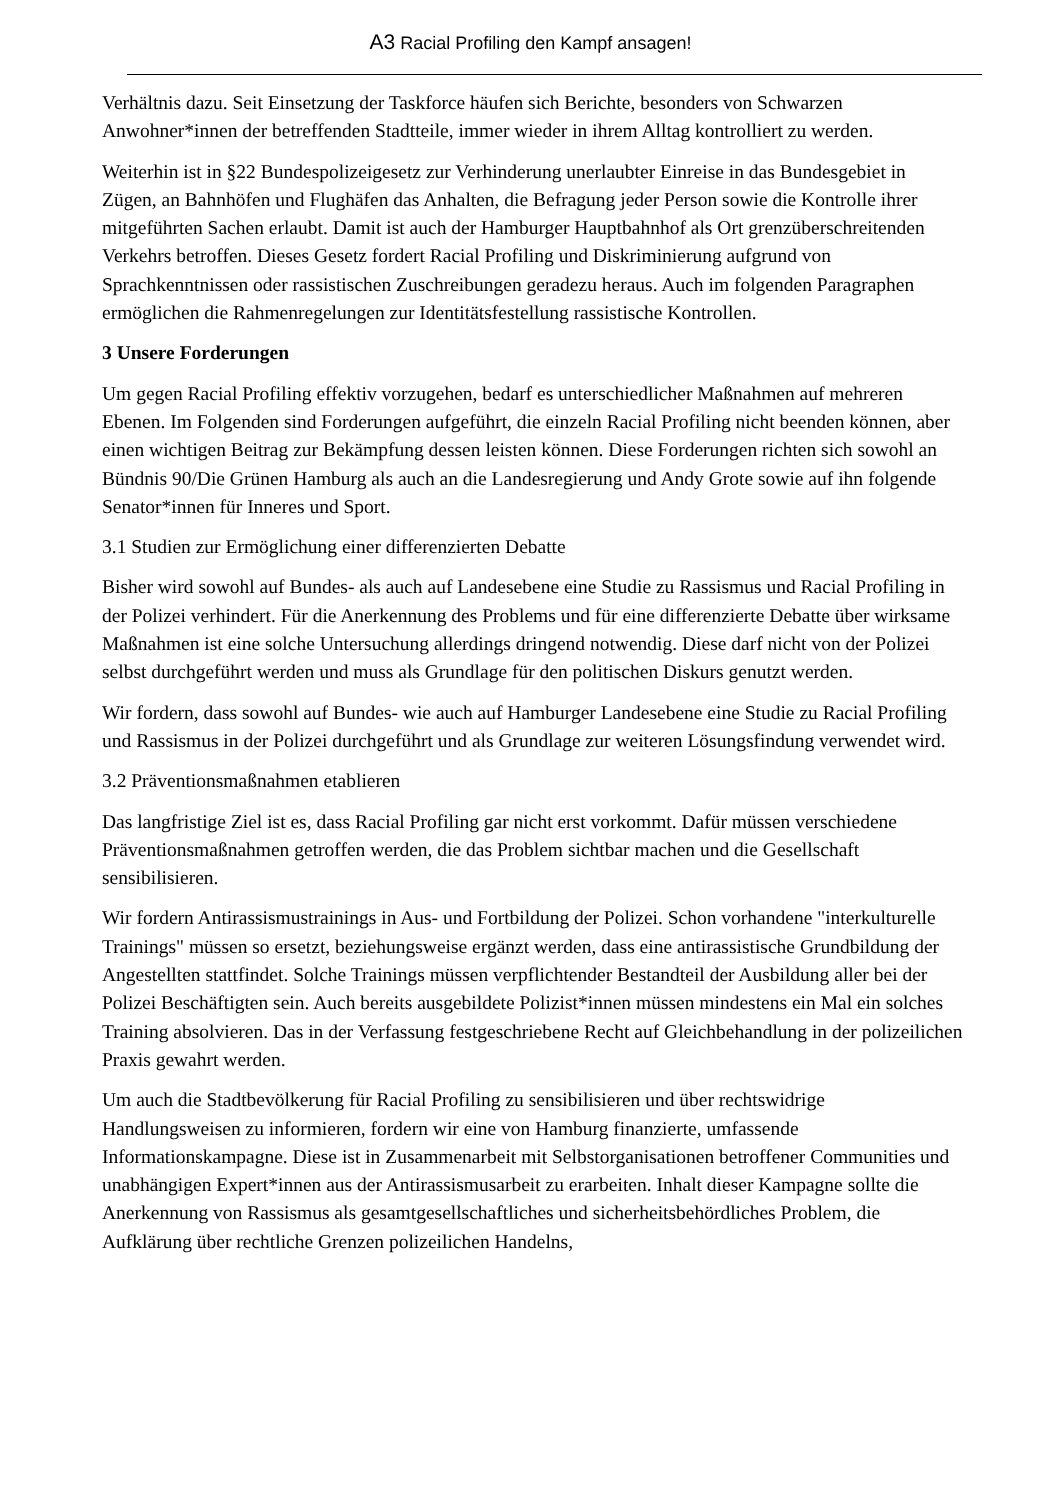A3 Racial Profiling den Kampf ansagen!
Verhältnis dazu. Seit Einsetzung der Taskforce häufen sich Berichte, besonders von Schwarzen Anwohner*innen der betreffenden Stadtteile, immer wieder in ihrem Alltag kontrolliert zu werden.
Weiterhin ist in §22 Bundespolizeigesetz zur Verhinderung unerlaubter Einreise in das Bundesgebiet in Zügen, an Bahnhöfen und Flughäfen das Anhalten, die Befragung jeder Person sowie die Kontrolle ihrer mitgeführten Sachen erlaubt. Damit ist auch der Hamburger Hauptbahnhof als Ort grenzüberschreitenden Verkehrs betroffen. Dieses Gesetz fordert Racial Profiling und Diskriminierung aufgrund von Sprachkenntnissen oder rassistischen Zuschreibungen geradezu heraus. Auch im folgenden Paragraphen ermöglichen die Rahmenregelungen zur Identitätsfestellung rassistische Kontrollen.
3 Unsere Forderungen
Um gegen Racial Profiling effektiv vorzugehen, bedarf es unterschiedlicher Maßnahmen auf mehreren Ebenen. Im Folgenden sind Forderungen aufgeführt, die einzeln Racial Profiling nicht beenden können, aber einen wichtigen Beitrag zur Bekämpfung dessen leisten können. Diese Forderungen richten sich sowohl an Bündnis 90/Die Grünen Hamburg als auch an die Landesregierung und Andy Grote sowie auf ihn folgende Senator*innen für Inneres und Sport.
3.1 Studien zur Ermöglichung einer differenzierten Debatte
Bisher wird sowohl auf Bundes- als auch auf Landesebene eine Studie zu Rassismus und Racial Profiling in der Polizei verhindert. Für die Anerkennung des Problems und für eine differenzierte Debatte über wirksame Maßnahmen ist eine solche Untersuchung allerdings dringend notwendig. Diese darf nicht von der Polizei selbst durchgeführt werden und muss als Grundlage für den politischen Diskurs genutzt werden.
Wir fordern, dass sowohl auf Bundes- wie auch auf Hamburger Landesebene eine Studie zu Racial Profiling und Rassismus in der Polizei durchgeführt und als Grundlage zur weiteren Lösungsfindung verwendet wird.
3.2 Präventionsmaßnahmen etablieren
Das langfristige Ziel ist es, dass Racial Profiling gar nicht erst vorkommt. Dafür müssen verschiedene Präventionsmaßnahmen getroffen werden, die das Problem sichtbar machen und die Gesellschaft sensibilisieren.
Wir fordern Antirassismustrainings in Aus- und Fortbildung der Polizei. Schon vorhandene "interkulturelle Trainings" müssen so ersetzt, beziehungsweise ergänzt werden, dass eine antirassistische Grundbildung der Angestellten stattfindet. Solche Trainings müssen verpflichtender Bestandteil der Ausbildung aller bei der Polizei Beschäftigten sein. Auch bereits ausgebildete Polizist*innen müssen mindestens ein Mal ein solches Training absolvieren. Das in der Verfassung festgeschriebene Recht auf Gleichbehandlung in der polizeilichen Praxis gewahrt werden.
Um auch die Stadtbevölkerung für Racial Profiling zu sensibilisieren und über rechtswidrige Handlungsweisen zu informieren, fordern wir eine von Hamburg finanzierte, umfassende Informationskampagne. Diese ist in Zusammenarbeit mit Selbstorganisationen betroffener Communities und unabhängigen Expert*innen aus der Antirassismusarbeit zu erarbeiten. Inhalt dieser Kampagne sollte die Anerkennung von Rassismus als gesamtgesellschaftliches und sicherheitsbehördliches Problem, die Aufklärung über rechtliche Grenzen polizeilichen Handelns,